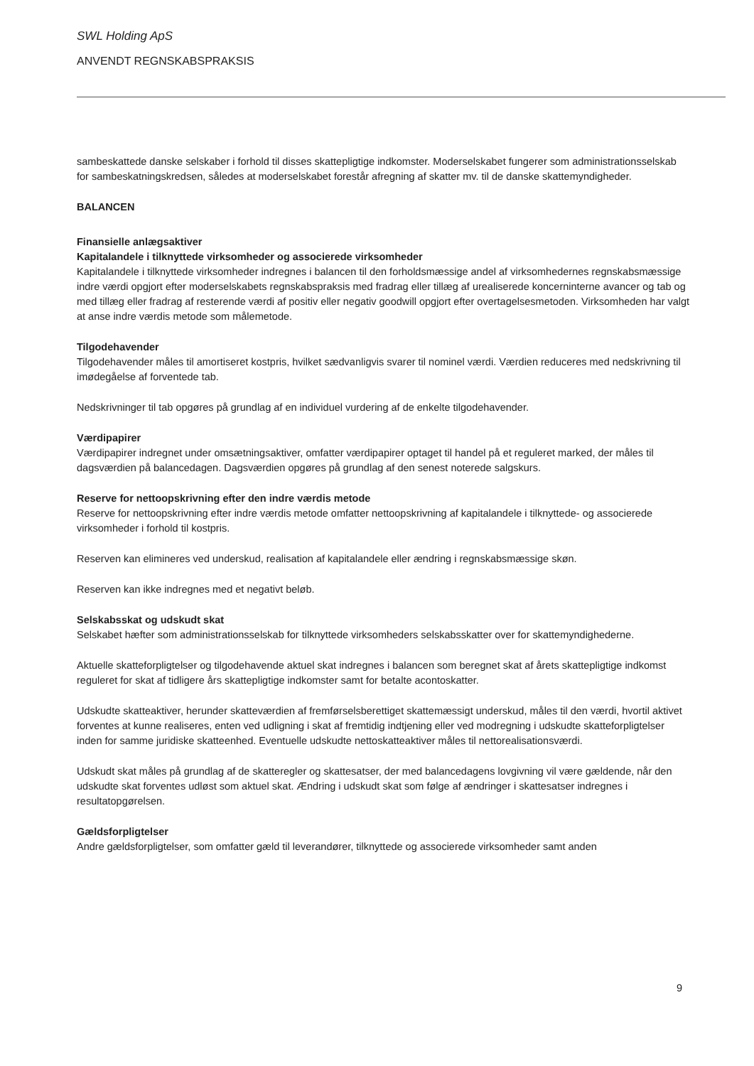SWL Holding ApS
ANVENDT REGNSKABSPRAKSIS
sambeskattede danske selskaber i forhold til disses skattepligtige indkomster. Moderselskabet fungerer som administrationsselskab for sambeskatningskredsen, således at moderselskabet forestår afregning af skatter mv. til de danske skattemyndigheder.
BALANCEN
Finansielle anlægsaktiver
Kapitalandele i tilknyttede virksomheder og associerede virksomheder
Kapitalandele i tilknyttede virksomheder indregnes i balancen til den forholdsmæssige andel af virksomhedernes regnskabsmæssige indre værdi opgjort efter moderselskabets regnskabspraksis med fradrag eller tillæg af urealiserede koncerninterne avancer og tab og med tillæg eller fradrag af resterende værdi af positiv eller negativ goodwill opgjort efter overtagelsesmetoden. Virksomheden har valgt at anse indre værdis metode som målemetode.
Tilgodehavender
Tilgodehavender måles til amortiseret kostpris, hvilket sædvanligvis svarer til nominel værdi. Værdien reduceres med nedskrivning til imødegåelse af forventede tab.
Nedskrivninger til tab opgøres på grundlag af en individuel vurdering af de enkelte tilgodehavender.
Værdipapirer
Værdipapirer indregnet under omsætningsaktiver, omfatter værdipapirer optaget til handel på et reguleret marked, der måles til dagsværdien på balancedagen. Dagsværdien opgøres på grundlag af den senest noterede salgskurs.
Reserve for nettoopskrivning efter den indre værdis metode
Reserve for nettoopskrivning efter indre værdis metode omfatter nettoopskrivning af kapitalandele i tilknyttede- og associerede virksomheder i forhold til kostpris.
Reserven kan elimineres ved underskud, realisation af kapitalandele eller ændring i regnskabsmæssige skøn.
Reserven kan ikke indregnes med et negativt beløb.
Selskabsskat og udskudt skat
Selskabet hæfter som administrationsselskab for tilknyttede virksomheders selskabsskatter over for skattemyndighederne.
Aktuelle skatteforpligtelser og tilgodehavende aktuel skat indregnes i balancen som beregnet skat af årets skattepligtige indkomst reguleret for skat af tidligere års skattepligtige indkomster samt for betalte acontoskatter.
Udskudte skatteaktiver, herunder skatteværdien af fremførselsberettiget skattemæssigt underskud, måles til den værdi, hvortil aktivet forventes at kunne realiseres, enten ved udligning i skat af fremtidig indtjening eller ved modregning i udskudte skatteforpligtelser inden for samme juridiske skatteenhed. Eventuelle udskudte nettoskatteaktiver måles til nettorealisationsværdi.
Udskudt skat måles på grundlag af de skatteregler og skattesatser, der med balancedagens lovgivning vil være gældende, når den udskudte skat forventes udløst som aktuel skat. Ændring i udskudt skat som følge af ændringer i skattesatser indregnes i resultatopgørelsen.
Gældsforpligtelser
Andre gældsforpligtelser, som omfatter gæld til leverandører, tilknyttede og associerede virksomheder samt anden
9